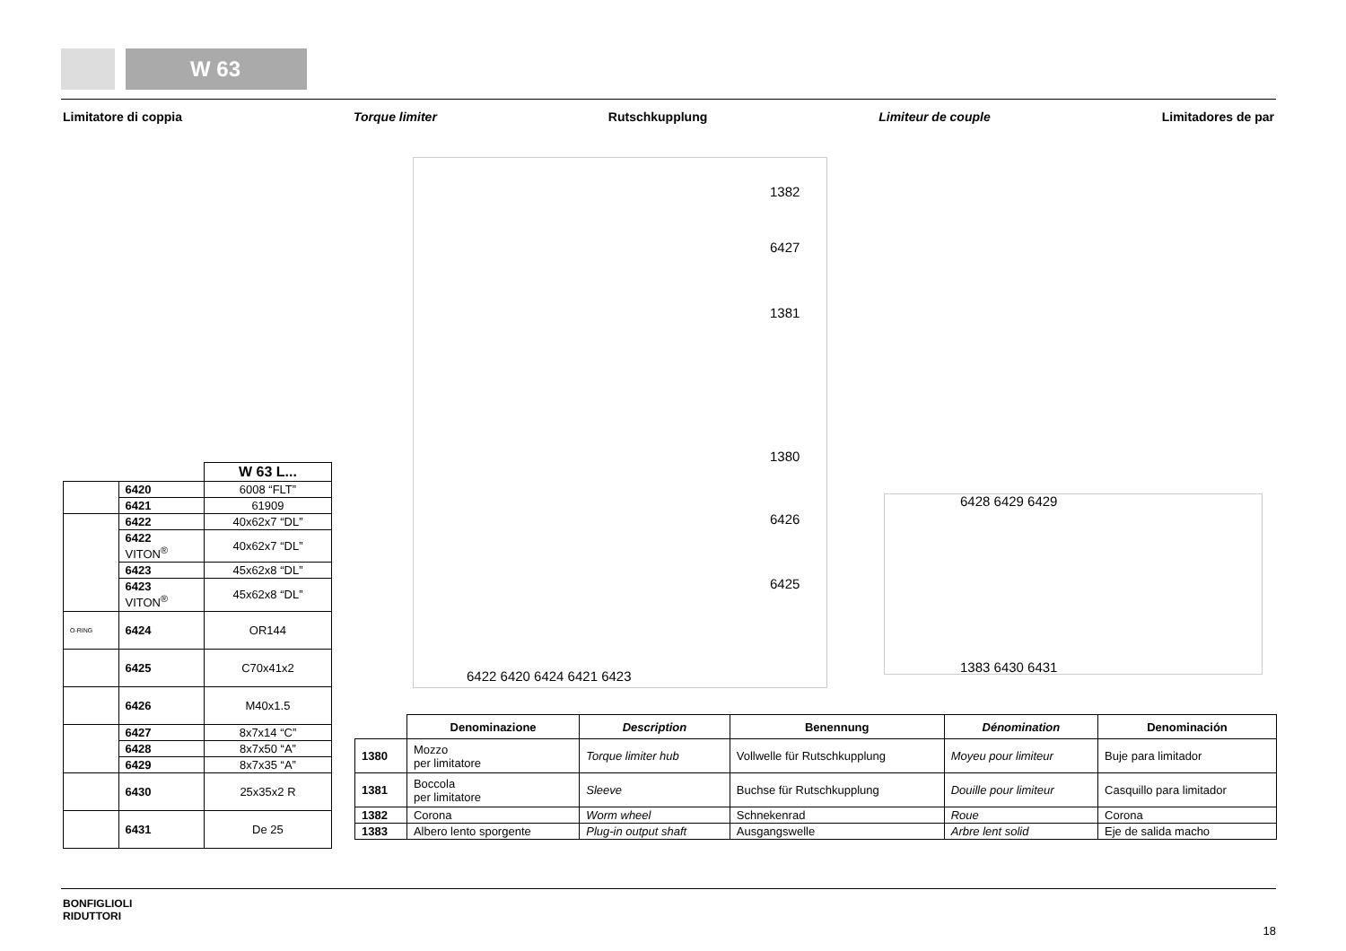W 63
Limitatore di coppia Torque limiter Rutschkupplung Limiteur de couple Limitadores de par
1382
6427
1381
1380
6426
6425
6422 6420 6424 6421 6423
6428 6429 6429
1383 6430 6431
| | | W 63 L... |
| | 6420 | 6008 “FLT” |
| | 6421 | 61909 |
| | 6422 | 40x62x7 “DL” |
| | 6422 VITON<sup>®</sup> | 40x62x7 “DL” |
| | 6423 | 45x62x8 “DL” |
| | 6423 VITON<sup>®</sup> | 45x62x8 “DL” |
| O-RING | 6424 | OR144 |
| | 6425 | C70x41x2 |
| | 6426 | M40x1.5 |
| | 6427 | 8x7x14 “C” |
| | 6428 | 8x7x50 “A” |
| | 6429 | 8x7x35 “A” |
| | 6430 | 25x35x2 R |
| | 6431 | De 25 |
| | Denominazione | Description | Benennung | Dénomination | Denominación |
| --- | --- | --- | --- | --- | --- |
| 1380 | Mozzo per limitatore | Torque limiter hub | Vollwelle für Rutschkupplung | Moyeu pour limiteur | Buje para limitador |
| 1381 | Boccola per limitatore | Sleeve | Buchse für Rutschkupplung | Douille pour limiteur | Casquillo para limitador |
| 1382 | Corona | Worm wheel | Schnekenrad | Roue | Corona |
| 1383 | Albero lento sporgente | Plug-in output shaft | Ausgangswelle | Arbre lent solid | Eje de salida macho |
BONFIGLIOLI
RIDUTTORI
18